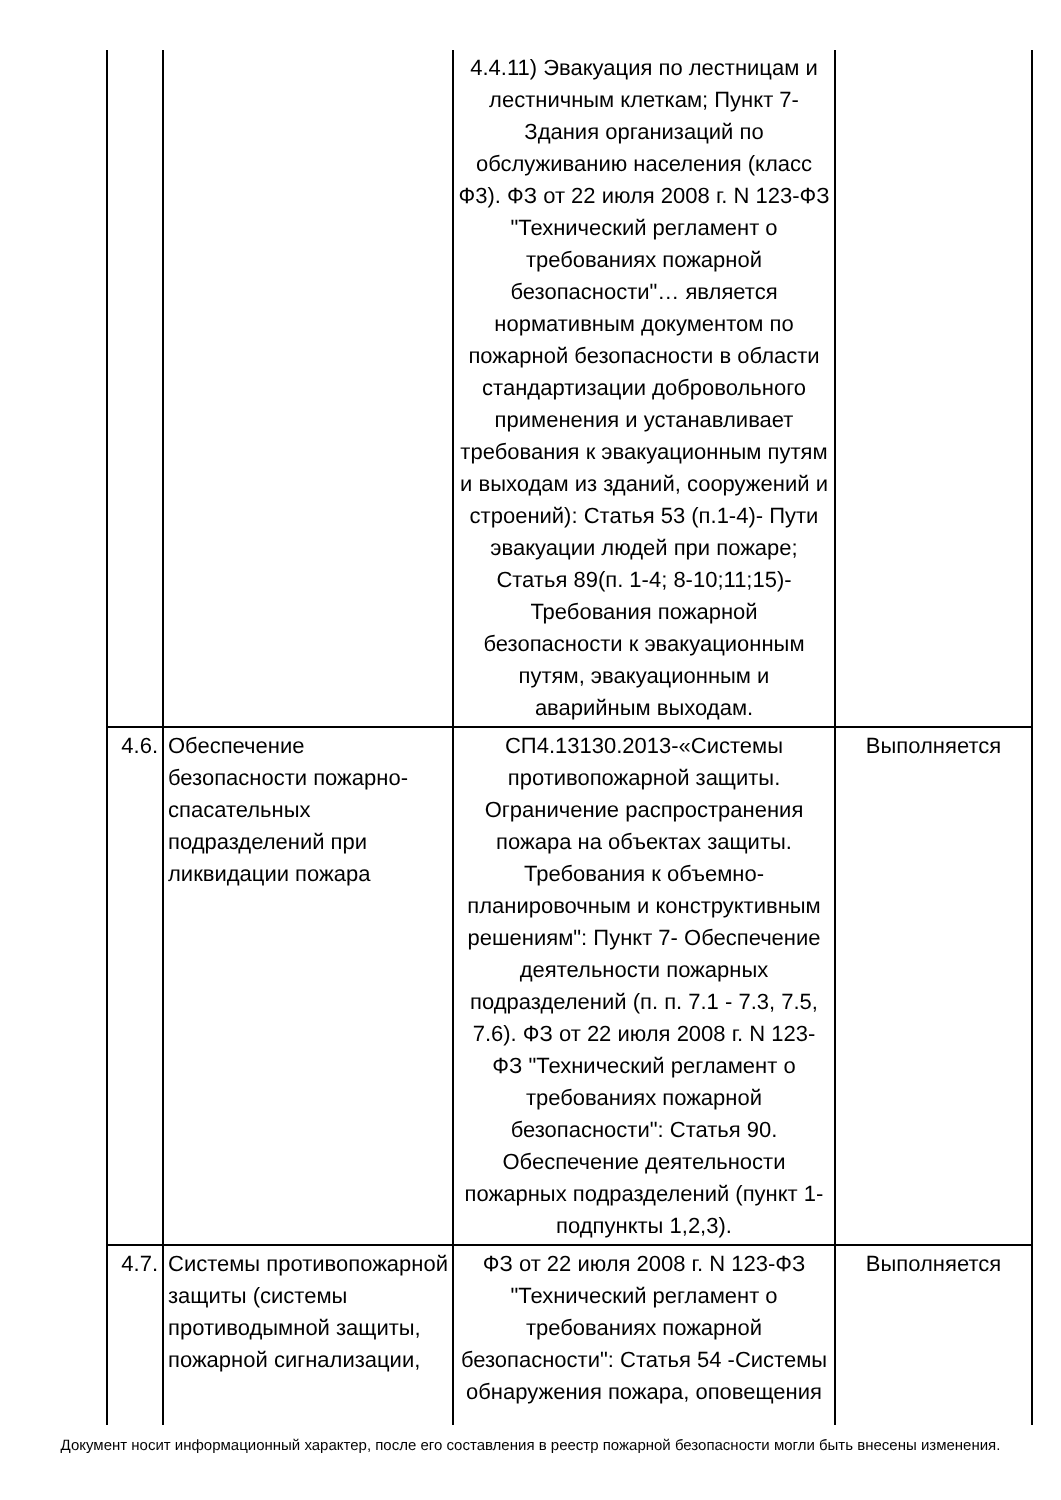| | | 4.4.11) Эвакуация по лестницам и лестничным клеткам; Пункт 7- Здания организаций по обслуживанию населения (класс Ф3). ФЗ от 22 июля 2008 г. N 123-ФЗ "Технический регламент о требованиях пожарной безопасности"… является нормативным документом по пожарной безопасности в области стандартизации добровольного применения и устанавливает требования к эвакуационным путям и выходам из зданий, сооружений и строений): Статья 53 (п.1-4)- Пути эвакуации людей при пожаре; Статья 89(п. 1-4; 8-10;11;15)- Требования пожарной безопасности к эвакуационным путям, эвакуационным и аварийным выходам. | |
| 4.6. | Обеспечение безопасности пожарно-спасательных подразделений при ликвидации пожара | СП4.13130.2013-«Системы противопожарной защиты. Ограничение распространения пожара на объектах защиты. Требования к объемно-планировочным и конструктивным решениям": Пункт 7- Обеспечение деятельности пожарных подразделений (п. п. 7.1 - 7.3, 7.5, 7.6). ФЗ от 22 июля 2008 г. N 123-ФЗ "Технический регламент о требованиях пожарной безопасности": Статья 90. Обеспечение деятельности пожарных подразделений (пункт 1-подпункты 1,2,3). | Выполняется |
| 4.7. | Системы противопожарной защиты (системы противодымной защиты, пожарной сигнализации, | ФЗ от 22 июля 2008 г. N 123-ФЗ "Технический регламент о требованиях пожарной безопасности": Статья 54 -Системы обнаружения пожара, оповещения | Выполняется |
Документ носит информационный характер, после его составления в реестр пожарной безопасности могли быть внесены изменения.